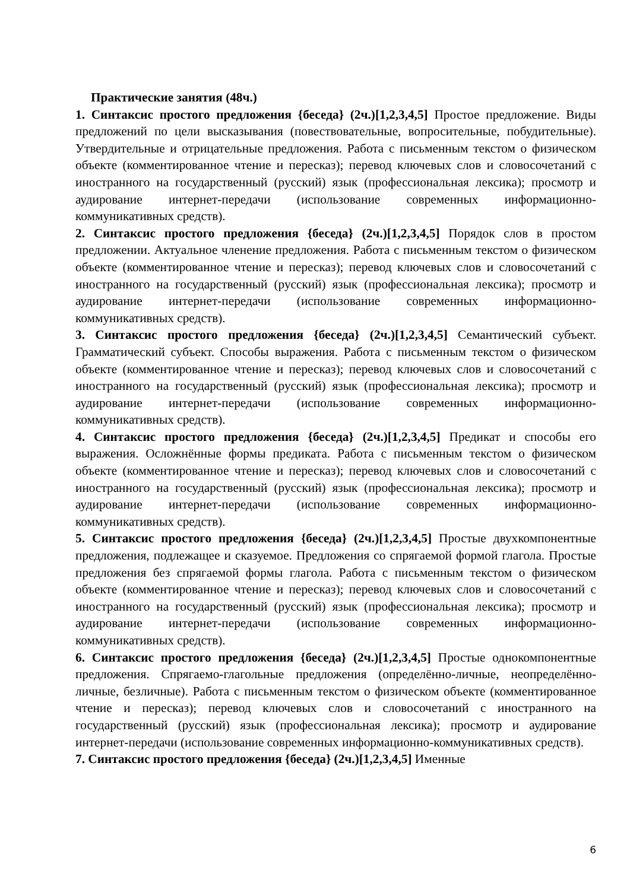Практические занятия (48ч.)
1. Синтаксис простого предложения {беседа} (2ч.)[1,2,3,4,5] Простое предложение. Виды предложений по цели высказывания (повествовательные, вопросительные, побудительные). Утвердительные и отрицательные предложения. Работа с письменным текстом о физическом объекте (комментированное чтение и пересказ); перевод ключевых слов и словосочетаний с иностранного на государственный (русский) язык (профессиональная лексика); просмотр и аудирование интернет-передачи (использование современных информационно-коммуникативных средств).
2. Синтаксис простого предложения {беседа} (2ч.)[1,2,3,4,5] Порядок слов в простом предложении. Актуальное членение предложения. Работа с письменным текстом о физическом объекте (комментированное чтение и пересказ); перевод ключевых слов и словосочетаний с иностранного на государственный (русский) язык (профессиональная лексика); просмотр и аудирование интернет-передачи (использование современных информационно-коммуникативных средств).
3. Синтаксис простого предложения {беседа} (2ч.)[1,2,3,4,5] Семантический субъект. Грамматический субъект. Способы выражения. Работа с письменным текстом о физическом объекте (комментированное чтение и пересказ); перевод ключевых слов и словосочетаний с иностранного на государственный (русский) язык (профессиональная лексика); просмотр и аудирование интернет-передачи (использование современных информационно-коммуникативных средств).
4. Синтаксис простого предложения {беседа} (2ч.)[1,2,3,4,5] Предикат и способы его выражения. Осложнённые формы предиката. Работа с письменным текстом о физическом объекте (комментированное чтение и пересказ); перевод ключевых слов и словосочетаний с иностранного на государственный (русский) язык (профессиональная лексика); просмотр и аудирование интернет-передачи (использование современных информационно-коммуникативных средств).
5. Синтаксис простого предложения {беседа} (2ч.)[1,2,3,4,5] Простые двухкомпонентные предложения, подлежащее и сказуемое. Предложения со спрягаемой формой глагола. Простые предложения без спрягаемой формы глагола. Работа с письменным текстом о физическом объекте (комментированное чтение и пересказ); перевод ключевых слов и словосочетаний с иностранного на государственный (русский) язык (профессиональная лексика); просмотр и аудирование интернет-передачи (использование современных информационно-коммуникативных средств).
6. Синтаксис простого предложения {беседа} (2ч.)[1,2,3,4,5] Простые однокомпонентные предложения. Спрягаемо-глагольные предложения (определённо-личные, неопределённо-личные, безличные). Работа с письменным текстом о физическом объекте (комментированное чтение и пересказ); перевод ключевых слов и словосочетаний с иностранного на государственный (русский) язык (профессиональная лексика); просмотр и аудирование интернет-передачи (использование современных информационно-коммуникативных средств).
7. Синтаксис простого предложения {беседа} (2ч.)[1,2,3,4,5] Именные
6